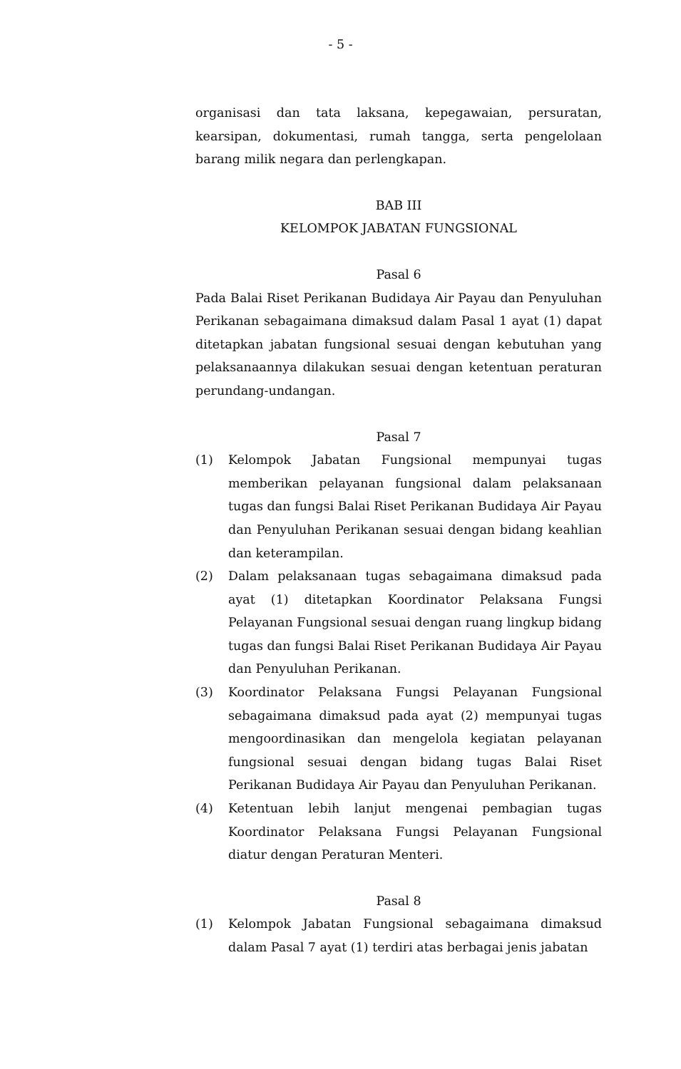- 5 -
organisasi dan tata laksana, kepegawaian, persuratan, kearsipan, dokumentasi, rumah tangga, serta pengelolaan barang milik negara dan perlengkapan.
BAB III
KELOMPOK JABATAN FUNGSIONAL
Pasal 6
Pada Balai Riset Perikanan Budidaya Air Payau dan Penyuluhan Perikanan sebagaimana dimaksud dalam Pasal 1 ayat (1) dapat ditetapkan jabatan fungsional sesuai dengan kebutuhan yang pelaksanaannya dilakukan sesuai dengan ketentuan peraturan perundang-undangan.
Pasal 7
(1) Kelompok Jabatan Fungsional mempunyai tugas memberikan pelayanan fungsional dalam pelaksanaan tugas dan fungsi Balai Riset Perikanan Budidaya Air Payau dan Penyuluhan Perikanan sesuai dengan bidang keahlian dan keterampilan.
(2) Dalam pelaksanaan tugas sebagaimana dimaksud pada ayat (1) ditetapkan Koordinator Pelaksana Fungsi Pelayanan Fungsional sesuai dengan ruang lingkup bidang tugas dan fungsi Balai Riset Perikanan Budidaya Air Payau dan Penyuluhan Perikanan.
(3) Koordinator Pelaksana Fungsi Pelayanan Fungsional sebagaimana dimaksud pada ayat (2) mempunyai tugas mengoordinasikan dan mengelola kegiatan pelayanan fungsional sesuai dengan bidang tugas Balai Riset Perikanan Budidaya Air Payau dan Penyuluhan Perikanan.
(4) Ketentuan lebih lanjut mengenai pembagian tugas Koordinator Pelaksana Fungsi Pelayanan Fungsional diatur dengan Peraturan Menteri.
Pasal 8
(1) Kelompok Jabatan Fungsional sebagaimana dimaksud dalam Pasal 7 ayat (1) terdiri atas berbagai jenis jabatan